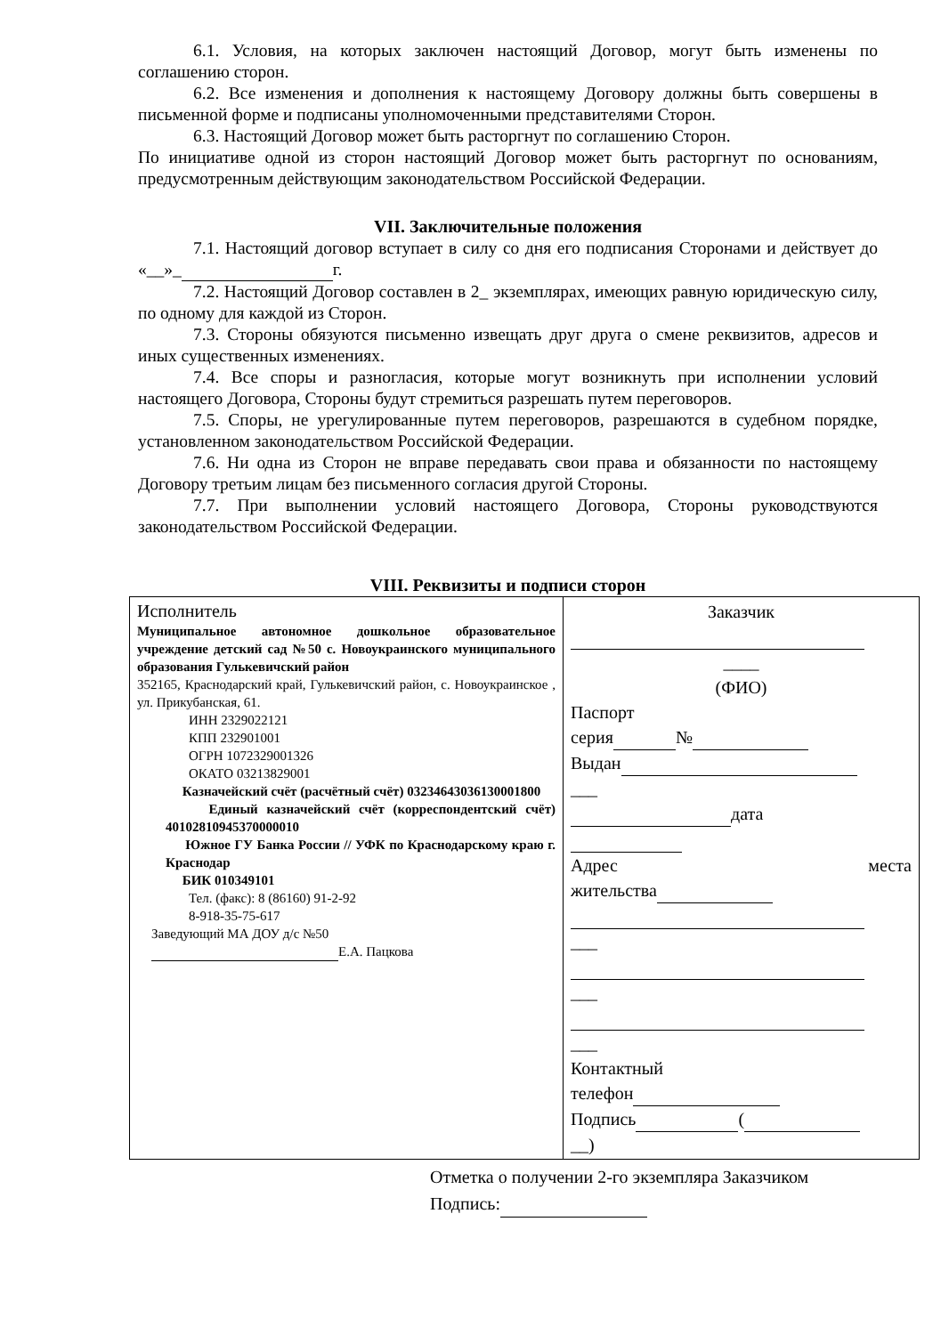6.1. Условия, на которых заключен настоящий Договор, могут быть изменены по соглашению сторон.
6.2. Все изменения и дополнения к настоящему Договору должны быть совершены в письменной форме и подписаны уполномоченными представителями Сторон.
6.3. Настоящий Договор может быть расторгнут по соглашению Сторон.
По инициативе одной из сторон настоящий Договор может быть расторгнут по основаниям, предусмотренным действующим законодательством Российской Федерации.
VII. Заключительные положения
7.1. Настоящий договор вступает в силу со дня его подписания Сторонами и действует до «__»_ г.
7.2. Настоящий Договор составлен в 2_ экземплярах, имеющих равную юридическую силу, по одному для каждой из Сторон.
7.3. Стороны обязуются письменно извещать друг друга о смене реквизитов, адресов и иных существенных изменениях.
7.4. Все споры и разногласия, которые могут возникнуть при исполнении условий настоящего Договора, Стороны будут стремиться разрешать путем переговоров.
7.5. Споры, не урегулированные путем переговоров, разрешаются в судебном порядке, установленном законодательством Российской Федерации.
7.6. Ни одна из Сторон не вправе передавать свои права и обязанности по настоящему Договору третьим лицам без письменного согласия другой Стороны.
7.7. При выполнении условий настоящего Договора, Стороны руководствуются законодательством Российской Федерации.
VIII. Реквизиты и подписи сторон
| Исполнитель Муниципальное автономное дошкольное образовательное учреждение детский сад №50 с. Новоукраинского муниципального образования Гулькевичский район 352165, Краснодарский край, Гулькевичский район, с. Новоукраинское , ул. Прикубанская, 61. ИНН 2329022121 КПП 232901001 ОГРН 1072329001326 ОКАТО 03213829001 Казначейский счёт (расчётный счёт) 03234643036130001800 Единый казначейский счёт (корреспондентский счёт) 40102810945370000010 Южное ГУ Банка России // УФК по Краснодарскому краю г. Краснодар БИК 010349101 Тел. (факс): 8 (86160) 91-2-92 8-918-35-75-617 Заведующий МА ДОУ д/с №50 Е.А. Пацкова | Заказчик ____ (ФИО) Паспорт серия № Выдан ___ дата Адрес места жительства ___ ___ ___ Контактный телефон Подпись ( __) |
Отметка о получении 2-го экземпляра Заказчиком
Подпись: